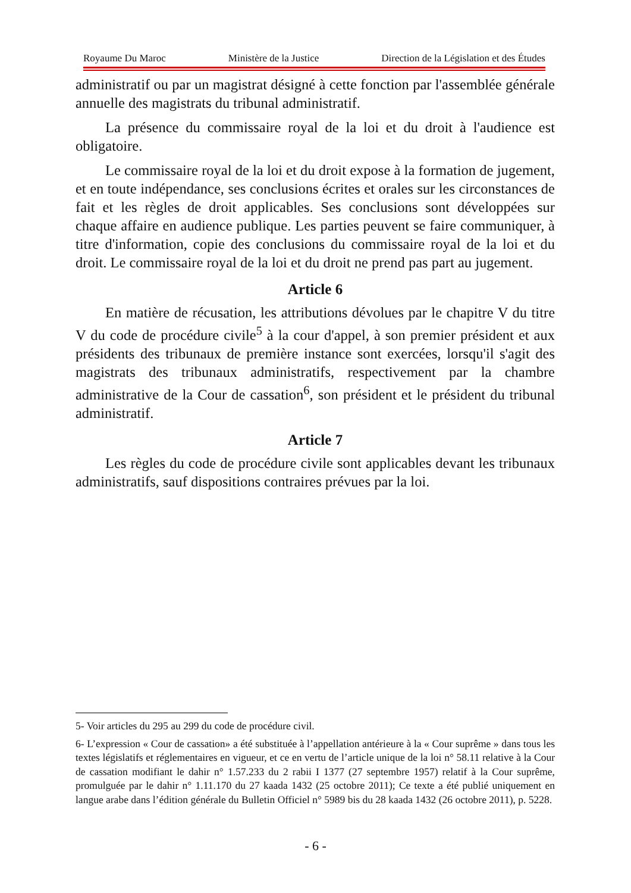Royaume Du Maroc Ministère de la Justice Direction de la Législation et des Études
administratif ou par un magistrat désigné à cette fonction par l'assemblée générale annuelle des magistrats du tribunal administratif.
La présence du commissaire royal de la loi et du droit à l'audience est obligatoire.
Le commissaire royal de la loi et du droit expose à la formation de jugement, et en toute indépendance, ses conclusions écrites et orales sur les circonstances de fait et les règles de droit applicables. Ses conclusions sont développées sur chaque affaire en audience publique. Les parties peuvent se faire communiquer, à titre d'information, copie des conclusions du commissaire royal de la loi et du droit. Le commissaire royal de la loi et du droit ne prend pas part au jugement.
Article 6
En matière de récusation, les attributions dévolues par le chapitre V du titre V du code de procédure civile<sup>5</sup> à la cour d'appel, à son premier président et aux présidents des tribunaux de première instance sont exercées, lorsqu'il s'agit des magistrats des tribunaux administratifs, respectivement par la chambre administrative de la Cour de cassation<sup>6</sup>, son président et le président du tribunal administratif.
Article 7
Les règles du code de procédure civile sont applicables devant les tribunaux administratifs, sauf dispositions contraires prévues par la loi.
5- Voir articles du 295 au 299 du code de procédure civil.
6- L’expression « Cour de cassation» a été substituée à l’appellation antérieure à la « Cour suprême » dans tous les textes législatifs et réglementaires en vigueur, et ce en vertu de l’article unique de la loi n° 58.11 relative à la Cour de cassation modifiant le dahir n° 1.57.233 du 2 rabii I 1377 (27 septembre 1957) relatif à la Cour suprême, promulguée par le dahir n° 1.11.170 du 27 kaada 1432 (25 octobre 2011); Ce texte a été publié uniquement en langue arabe dans l’édition générale du Bulletin Officiel n° 5989 bis du 28 kaada 1432 (26 octobre 2011), p. 5228.
- 6 -